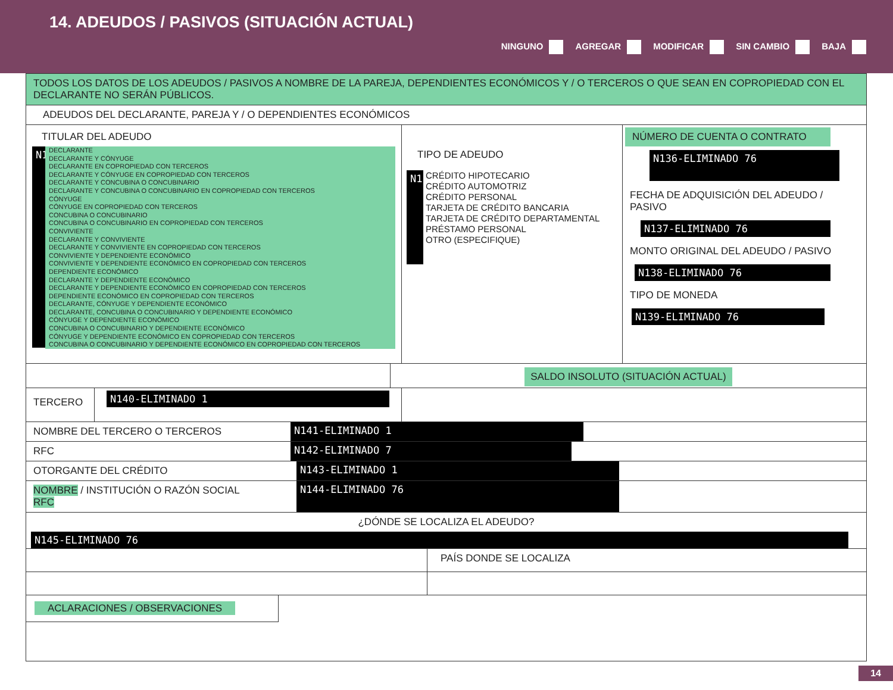14. ADEUDOS / PASIVOS (SITUACIÓN ACTUAL)
NINGUNO AGREGAR MODIFICAR SIN CAMBIO BAJA
TODOS LOS DATOS DE LOS ADEUDOS / PASIVOS A NOMBRE DE LA PAREJA, DEPENDIENTES ECONÓMICOS Y / O TERCEROS O QUE SEAN EN COPROPIEDAD CON EL DECLARANTE NO SERÁN PÚBLICOS.
ADEUDOS DEL DECLARANTE, PAREJA Y / O DEPENDIENTES ECONÓMICOS
TITULAR DEL ADEUDO
N1
DECLARANTE
DECLARANTE Y CÓNYUGE
DECLARANTE EN COPROPIEDAD CON TERCEROS
DECLARANTE Y CÓNYUGE EN COPROPIEDAD CON TERCEROS
DECLARANTE Y CONCUBINA O CONCUBINARIO
DECLARANTE Y CONCUBINA O CONCUBINARIO EN COPROPIEDAD CON TERCEROS
CÓNYUGE
CÓNYUGE EN COPROPIEDAD CON TERCEROS
CONCUBINA O CONCUBINARIO
CONCUBINA O CONCUBINARIO EN COPROPIEDAD CON TERCEROS
CONVIVIENTE
DECLARANTE Y CONVIVIENTE
DECLARANTE Y CONVIVIENTE EN COPROPIEDAD CON TERCEROS
CONVIVIENTE Y DEPENDIENTE ECONÓMICO
CONVIVIENTE Y DEPENDIENTE ECONÓMICO EN COPROPIEDAD CON TERCEROS
DEPENDIENTE ECONÓMICO
DECLARANTE Y DEPENDIENTE ECONÓMICO
DECLARANTE Y DEPENDIENTE ECONÓMICO EN COPROPIEDAD CON TERCEROS
DEPENDIENTE ECONÓMICO EN COPROPIEDAD CON TERCEROS
DECLARANTE, CÓNYUGE Y DEPENDIENTE ECONÓMICO
DECLARANTE, CONCUBINA O CONCUBINARIO Y DEPENDIENTE ECONÓMICO
CÓNYUGE Y DEPENDIENTE ECONÓMICO
CONCUBINA O CONCUBINARIO Y DEPENDIENTE ECONÓMICO
CÓNYUGE Y DEPENDIENTE ECONÓMICO EN COPROPIEDAD CON TERCEROS
CONCUBINA O CONCUBINARIO Y DEPENDIENTE ECONÓMICO EN COPROPIEDAD CON TERCEROS
TIPO DE ADEUDO
N1
CRÉDITO HIPOTECARIO
CRÉDITO AUTOMOTRIZ
CRÉDITO PERSONAL
TARJETA DE CRÉDITO BANCARIA
TARJETA DE CRÉDITO DEPARTAMENTAL
PRÉSTAMO PERSONAL
OTRO (ESPECIFIQUE)
NÚMERO DE CUENTA O CONTRATO
N136-ELIMINADO 76
FECHA DE ADQUISICIÓN DEL ADEUDO / PASIVO
N137-ELIMINADO 76
MONTO ORIGINAL DEL ADEUDO / PASIVO
N138-ELIMINADO 76
TIPO DE MONEDA
N139-ELIMINADO 76
SALDO INSOLUTO (SITUACIÓN ACTUAL)
TERCERO
N140-ELIMINADO 1
NOMBRE DEL TERCERO O TERCEROS N141-ELIMINADO 1
RFC N142-ELIMINADO 7
OTORGANTE DEL CRÉDITO N143-ELIMINADO 1
NOMBRE / INSTITUCIÓN O RAZÓN SOCIAL
RFC
N144-ELIMINADO 76
¿DÓNDE SE LOCALIZA EL ADEUDO?
N145-ELIMINADO 76
PAÍS DONDE SE LOCALIZA
ACLARACIONES / OBSERVACIONES
14